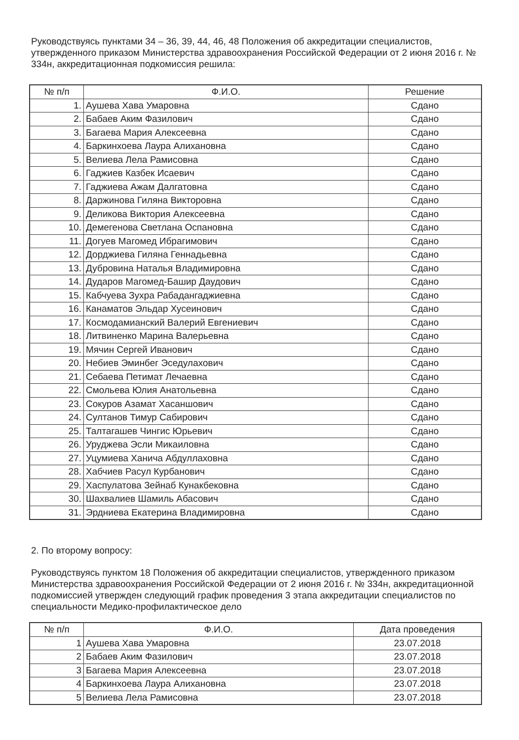Руководствуясь пунктами 34 – 36, 39, 44, 46, 48 Положения об аккредитации специалистов, утвержденного приказом Министерства здравоохранения Российской Федерации от 2 июня 2016 г. № 334н, аккредитационная подкомиссия решила:
| № п/п | Ф.И.О. | Решение |
| --- | --- | --- |
| 1. | Аушева Хава Умаровна | Сдано |
| 2. | Бабаев Аким Фазилович | Сдано |
| 3. | Багаева Мария Алексеевна | Сдано |
| 4. | Баркинхоева Лаура Алихановна | Сдано |
| 5. | Велиева Лела Рамисовна | Сдано |
| 6. | Гаджиев Казбек Исаевич | Сдано |
| 7. | Гаджиева Ажам Далгатовна | Сдано |
| 8. | Даржинова Гиляна Викторовна | Сдано |
| 9. | Деликова Виктория Алексеевна | Сдано |
| 10. | Демегенова Светлана Оспановна | Сдано |
| 11. | Догуев Магомед Ибрагимович | Сдано |
| 12. | Дорджиева Гиляна Геннадьевна | Сдано |
| 13. | Дубровина Наталья Владимировна | Сдано |
| 14. | Дударов Магомед-Башир Даудович | Сдано |
| 15. | Кабчуева Зухра Рабадангаджиевна | Сдано |
| 16. | Канаматов Эльдар Хусеинович | Сдано |
| 17. | Космодамианский Валерий Евгениевич | Сдано |
| 18. | Литвиненко Марина Валерьевна | Сдано |
| 19. | Мячин Сергей Иванович | Сдано |
| 20. | Небиев Эминбег Эседулахович | Сдано |
| 21. | Себаева Петимат Лечаевна | Сдано |
| 22. | Смольева Юлия Анатольевна | Сдано |
| 23. | Сокуров Азамат Хасаншович | Сдано |
| 24. | Султанов Тимур Сабирович | Сдано |
| 25. | Талтагашев Чингис Юрьевич | Сдано |
| 26. | Уруджева Эсли Микаиловна | Сдано |
| 27. | Уцумиева Ханича Абдуллаховна | Сдано |
| 28. | Хабчиев Расул Курбанович | Сдано |
| 29. | Хаспулатова Зейнаб Кунакбековна | Сдано |
| 30. | Шахвалиев Шамиль Абасович | Сдано |
| 31. | Эрдниева Екатерина Владимировна | Сдано |
2. По второму вопросу:
Руководствуясь пунктом 18 Положения об аккредитации специалистов, утвержденного приказом Министерства здравоохранения Российской Федерации от 2 июня 2016 г. № 334н, аккредитационной подкомиссией утвержден следующий график проведения 3 этапа аккредитации специалистов по специальности Медико-профилактическое дело
| № п/п | Ф.И.О. | Дата проведения |
| --- | --- | --- |
| 1 | Аушева Хава Умаровна | 23.07.2018 |
| 2 | Бабаев Аким Фазилович | 23.07.2018 |
| 3 | Багаева Мария Алексеевна | 23.07.2018 |
| 4 | Баркинхоева Лаура Алихановна | 23.07.2018 |
| 5 | Велиева Лела Рамисовна | 23.07.2018 |